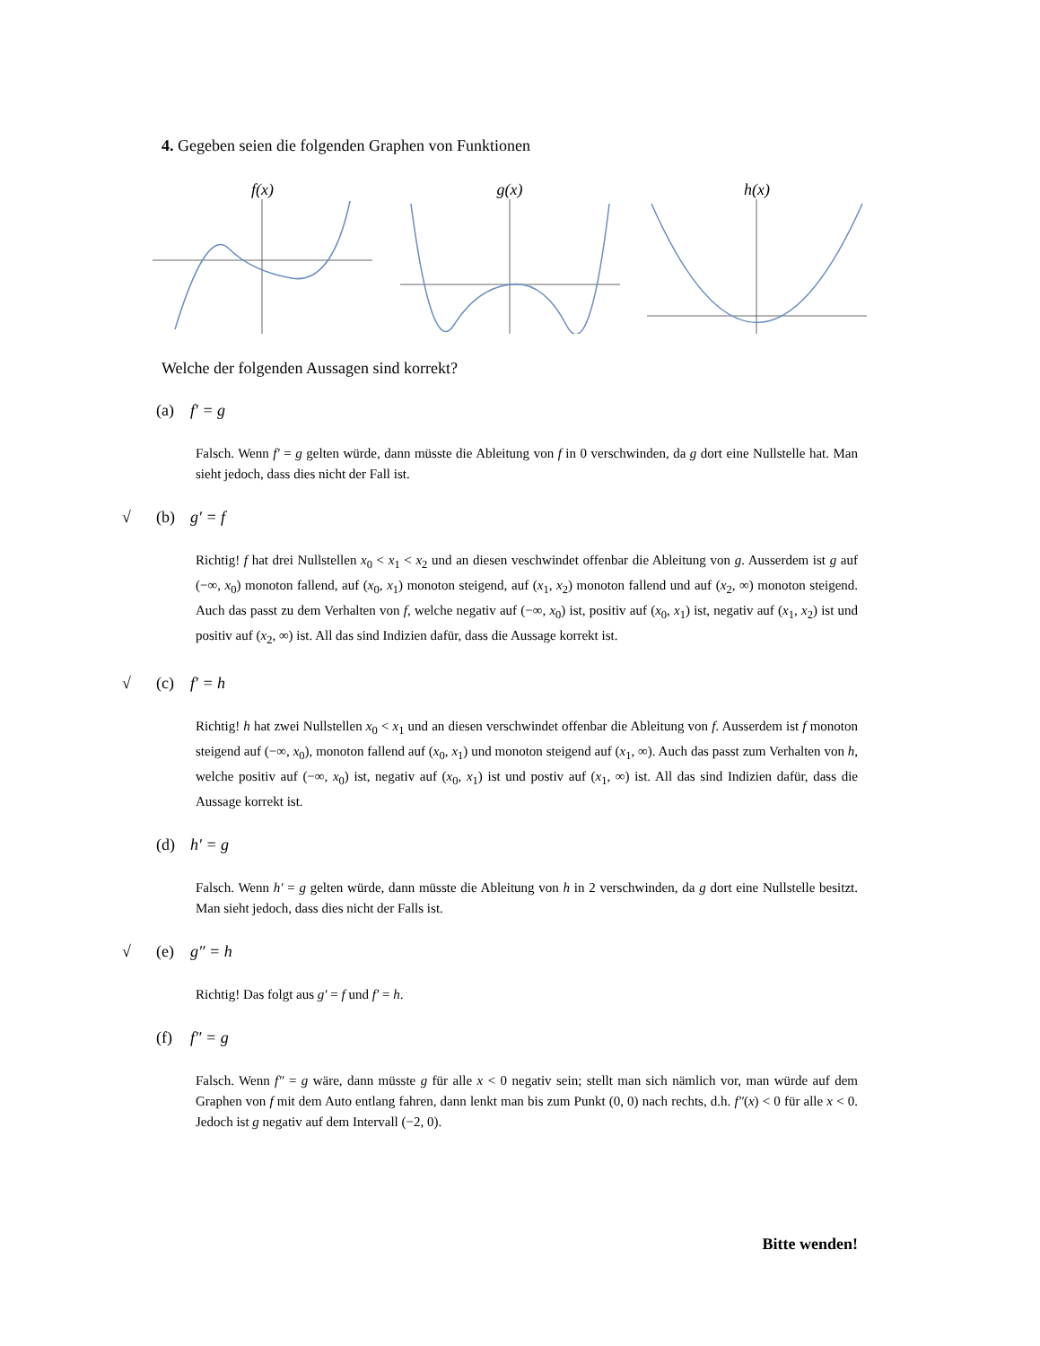4. Gegeben seien die folgenden Graphen von Funktionen
f(x) g(x) h(x)
Welche der folgenden Aussagen sind korrekt?
(a) f′ = g
Falsch. Wenn f′ = g gelten würde, dann müsste die Ableitung von f in 0 verschwinden, da g dort eine Nullstelle hat. Man sieht jedoch, dass dies nicht der Fall ist.
√ (b) g′ = f
Richtig! f hat drei Nullstellen x<sub>0</sub> < x<sub>1</sub> < x<sub>2</sub> und an diesen veschwindet offenbar die Ableitung von g. Ausserdem ist g auf (−∞, x<sub>0</sub>) monoton fallend, auf (x<sub>0</sub>, x<sub>1</sub>) monoton steigend, auf (x<sub>1</sub>, x<sub>2</sub>) monoton fallend und auf (x<sub>2</sub>, ∞) monoton steigend. Auch das passt zu dem Verhalten von f, welche negativ auf (−∞, x<sub>0</sub>) ist, positiv auf (x<sub>0</sub>, x<sub>1</sub>) ist, negativ auf (x<sub>1</sub>, x<sub>2</sub>) ist und positiv auf (x<sub>2</sub>, ∞) ist. All das sind Indizien dafür, dass die Aussage korrekt ist.
√ (c) f′ = h
Richtig! h hat zwei Nullstellen x<sub>0</sub> < x<sub>1</sub> und an diesen verschwindet offenbar die Ableitung von f. Ausserdem ist f monoton steigend auf (−∞, x<sub>0</sub>), monoton fallend auf (x<sub>0</sub>, x<sub>1</sub>) und monoton steigend auf (x<sub>1</sub>, ∞). Auch das passt zum Verhalten von h, welche positiv auf (−∞, x<sub>0</sub>) ist, negativ auf (x<sub>0</sub>, x<sub>1</sub>) ist und postiv auf (x<sub>1</sub>, ∞) ist. All das sind Indizien dafür, dass die Aussage korrekt ist.
(d) h′ = g
Falsch. Wenn h′ = g gelten würde, dann müsste die Ableitung von h in 2 verschwinden, da g dort eine Nullstelle besitzt. Man sieht jedoch, dass dies nicht der Falls ist.
√ (e) g″ = h
Richtig! Das folgt aus g′ = f und f′ = h.
(f) f″ = g
Falsch. Wenn f″ = g wäre, dann müsste g für alle x < 0 negativ sein; stellt man sich nämlich vor, man würde auf dem Graphen von f mit dem Auto entlang fahren, dann lenkt man bis zum Punkt (0, 0) nach rechts, d.h. f″(x) < 0 für alle x < 0. Jedoch ist g negativ auf dem Intervall (−2, 0).
Bitte wenden!